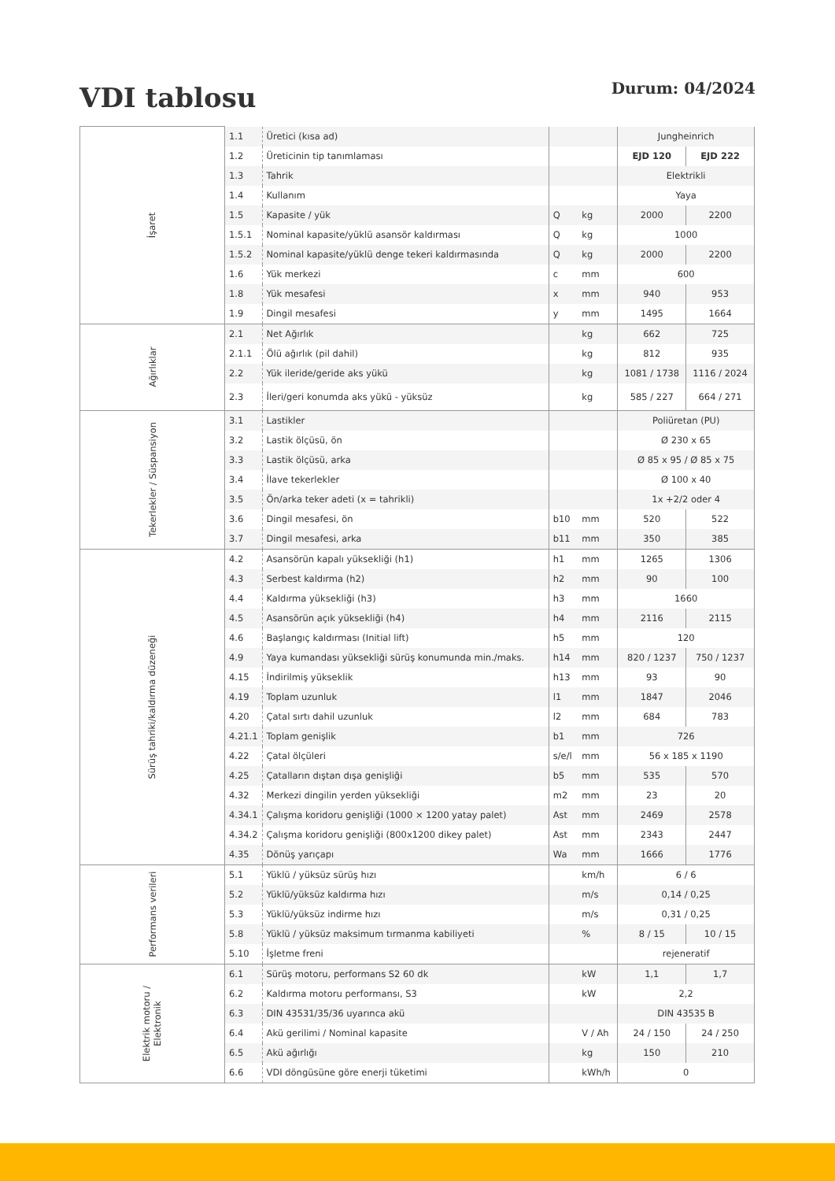VDI tablosu
Durum: 04/2024
| İşaret | 1.1 | Üretici (kısa ad) | | | Jungheinrich | |
| | 1.2 | Üreticinin tip tanımlaması | | | EJD 120 | EJD 222 |
| | 1.3 | Tahrik | | | Elektrikli | |
| | 1.4 | Kullanım | | | Yaya | |
| | 1.5 | Kapasite / yük | Q | kg | 2000 | 2200 |
| | 1.5.1 | Nominal kapasite/yüklü asansör kaldırması | Q | kg | 1000 | |
| | 1.5.2 | Nominal kapasite/yüklü denge tekeri kaldırmasında | Q | kg | 2000 | 2200 |
| | 1.6 | Yük merkezi | c | mm | 600 | |
| | 1.8 | Yük mesafesi | x | mm | 940 | 953 |
| | 1.9 | Dingil mesafesi | y | mm | 1495 | 1664 |
| Ağırlıklar | 2.1 | Net Ağırlık | | kg | 662 | 725 |
| | 2.1.1 | Ölü ağırlık (pil dahil) | | kg | 812 | 935 |
| | 2.2 | Yük ileride/geride aks yükü | | kg | 1081 / 1738 | 1116 / 2024 |
| | 2.3 | İleri/geri konumda aks yükü - yüksüz | | kg | 585 / 227 | 664 / 271 |
| Tekerlekler / Süspansiyon | 3.1 | Lastikler | | | Poliüretan (PU) | |
| | 3.2 | Lastik ölçüsü, ön | | | Ø 230 x 65 | |
| | 3.3 | Lastik ölçüsü, arka | | | Ø 85 x 95 / Ø 85 x 75 | |
| | 3.4 | İlave tekerlekler | | | Ø 100 x 40 | |
| | 3.5 | Ön/arka teker adeti (x = tahrikli) | | | 1x +2/2 oder 4 | |
| | 3.6 | Dingil mesafesi, ön | b10 | mm | 520 | 522 |
| | 3.7 | Dingil mesafesi, arka | b11 | mm | 350 | 385 |
| Sürüş tahriki/kaldırma düzeneği | 4.2 | Asansörün kapalı yüksekliği (h1) | h1 | mm | 1265 | 1306 |
| | 4.3 | Serbest kaldırma (h2) | h2 | mm | 90 | 100 |
| | 4.4 | Kaldırma yüksekliği (h3) | h3 | mm | 1660 | |
| | 4.5 | Asansörün açık yüksekliği (h4) | h4 | mm | 2116 | 2115 |
| | 4.6 | Başlangıç kaldırması (Initial lift) | h5 | mm | 120 | |
| | 4.9 | Yaya kumandası yüksekliği sürüş konumunda min./maks. | h14 | mm | 820 / 1237 | 750 / 1237 |
| | 4.15 | İndirilmiş yükseklik | h13 | mm | 93 | 90 |
| | 4.19 | Toplam uzunluk | l1 | mm | 1847 | 2046 |
| | 4.20 | Çatal sırtı dahil uzunluk | l2 | mm | 684 | 783 |
| | 4.21.1 | Toplam genişlik | b1 | mm | 726 | |
| | 4.22 | Çatal ölçüleri | s/e/l | mm | 56 x 185 x 1190 | |
| | 4.25 | Çatalların dıştan dışa genişliği | b5 | mm | 535 | 570 |
| | 4.32 | Merkezi dingilin yerden yüksekliği | m2 | mm | 23 | 20 |
| | 4.34.1 | Çalışma koridoru genişliği (1000 × 1200 yatay palet) | Ast | mm | 2469 | 2578 |
| | 4.34.2 | Çalışma koridoru genişliği (800x1200 dikey palet) | Ast | mm | 2343 | 2447 |
| | 4.35 | Dönüş yarıçapı | Wa | mm | 1666 | 1776 |
| Performans verileri | 5.1 | Yüklü / yüksüz sürüş hızı | | km/h | 6 / 6 | |
| | 5.2 | Yüklü/yüksüz kaldırma hızı | | m/s | 0,14 / 0,25 | |
| | 5.3 | Yüklü/yüksüz indirme hızı | | m/s | 0,31 / 0,25 | |
| | 5.8 | Yüklü / yüksüz maksimum tırmanma kabiliyeti | | % | 8 / 15 | 10 / 15 |
| | 5.10 | İşletme freni | | | rejeneratif | |
| Elektrik motoru / Elektronik | 6.1 | Sürüş motoru, performans S2 60 dk | | kW | 1,1 | 1,7 |
| | 6.2 | Kaldırma motoru performansı, S3 | | kW | 2,2 | |
| | 6.3 | DIN 43531/35/36 uyarınca akü | | | DIN 43535 B | |
| | 6.4 | Akü gerilimi / Nominal kapasite | | V / Ah | 24 / 150 | 24 / 250 |
| | 6.5 | Akü ağırlığı | | kg | 150 | 210 |
| | 6.6 | VDI döngüsüne göre enerji tüketimi | | kWh/h | 0 | |